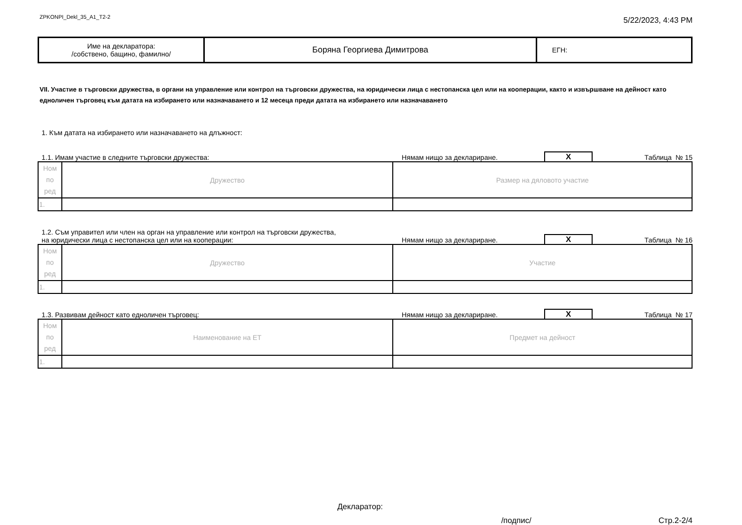ZPKONPI_Dekl_35_A1_T2-2 5/22/2023, 4:43 PM
| Име на декларатора: /собствено, бащино, фамилно/ | Боряна Георгиева Димитрова | ЕГН: |
VII. Участие в търговски дружества, в органи на управление или контрол на търговски дружества, на юридически лица с нестопанска цел или на кооперации, както и извършване на дейност като едноличен търговец към датата на избирането или назначаването и 12 месеца преди датата на избирането или назначаването
1. Към датата на избирането или назначаването на длъжност:
1.1. Имам участие в следните търговски дружества: Нямам нищо за деклариране. X Таблица № 15
| Ном по ред | Дружество | Размер на дяловото участие |
| 1. | | |
1.2. Съм управител или член на орган на управление или контрол на търговски дружества,
на юридически лица с нестопанска цел или на кооперации: Нямам нищо за деклариране. X Таблица № 16
| Ном по ред | Дружество | Участие |
| 1. | | |
1.3. Развивам дейност като едноличен търговец: Нямам нищо за деклариране. X Таблица № 17
| Ном по ред | Наименование на ЕТ | Предмет на дейност |
| 1. | | |
Декларатор:
/подпис/ Стр.2-2/4